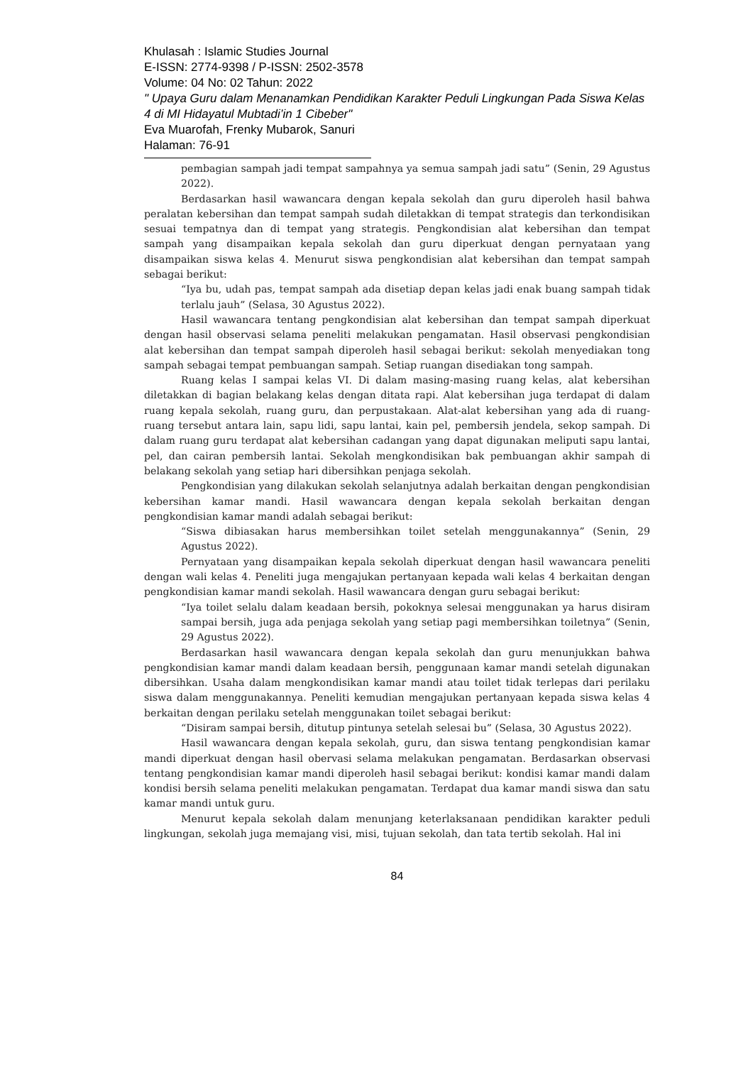Khulasah : Islamic Studies Journal
E-ISSN: 2774-9398 / P-ISSN: 2502-3578
Volume: 04 No: 02 Tahun: 2022
" Upaya Guru dalam Menanamkan Pendidikan Karakter Peduli Lingkungan Pada Siswa Kelas 4 di MI Hidayatul Mubtadi’in 1 Cibeber"
Eva Muarofah, Frenky Mubarok, Sanuri
Halaman: 76-91
pembagian sampah jadi tempat sampahnya ya semua sampah jadi satu” (Senin, 29 Agustus 2022).
Berdasarkan hasil wawancara dengan kepala sekolah dan guru diperoleh hasil bahwa peralatan kebersihan dan tempat sampah sudah diletakkan di tempat strategis dan terkondisikan sesuai tempatnya dan di tempat yang strategis. Pengkondisian alat kebersihan dan tempat sampah yang disampaikan kepala sekolah dan guru diperkuat dengan pernyataan yang disampaikan siswa kelas 4. Menurut siswa pengkondisian alat kebersihan dan tempat sampah sebagai berikut:
“Iya bu, udah pas, tempat sampah ada disetiap depan kelas jadi enak buang sampah tidak terlalu jauh” (Selasa, 30 Agustus 2022).
Hasil wawancara tentang pengkondisian alat kebersihan dan tempat sampah diperkuat dengan hasil observasi selama peneliti melakukan pengamatan. Hasil observasi pengkondisian alat kebersihan dan tempat sampah diperoleh hasil sebagai berikut: sekolah menyediakan tong sampah sebagai tempat pembuangan sampah. Setiap ruangan disediakan tong sampah.
Ruang kelas I sampai kelas VI. Di dalam masing-masing ruang kelas, alat kebersihan diletakkan di bagian belakang kelas dengan ditata rapi. Alat kebersihan juga terdapat di dalam ruang kepala sekolah, ruang guru, dan perpustakaan. Alat-alat kebersihan yang ada di ruang-ruang tersebut antara lain, sapu lidi, sapu lantai, kain pel, pembersih jendela, sekop sampah. Di dalam ruang guru terdapat alat kebersihan cadangan yang dapat digunakan meliputi sapu lantai, pel, dan cairan pembersih lantai. Sekolah mengkondisikan bak pembuangan akhir sampah di belakang sekolah yang setiap hari dibersihkan penjaga sekolah.
Pengkondisian yang dilakukan sekolah selanjutnya adalah berkaitan dengan pengkondisian kebersihan kamar mandi. Hasil wawancara dengan kepala sekolah berkaitan dengan pengkondisian kamar mandi adalah sebagai berikut:
“Siswa dibiasakan harus membersihkan toilet setelah menggunakannya” (Senin, 29 Agustus 2022).
Pernyataan yang disampaikan kepala sekolah diperkuat dengan hasil wawancara peneliti dengan wali kelas 4. Peneliti juga mengajukan pertanyaan kepada wali kelas 4 berkaitan dengan pengkondisian kamar mandi sekolah. Hasil wawancara dengan guru sebagai berikut:
“Iya toilet selalu dalam keadaan bersih, pokoknya selesai menggunakan ya harus disiram sampai bersih, juga ada penjaga sekolah yang setiap pagi membersihkan toiletnya” (Senin, 29 Agustus 2022).
Berdasarkan hasil wawancara dengan kepala sekolah dan guru menunjukkan bahwa pengkondisian kamar mandi dalam keadaan bersih, penggunaan kamar mandi setelah digunakan dibersihkan. Usaha dalam mengkondisikan kamar mandi atau toilet tidak terlepas dari perilaku siswa dalam menggunakannya. Peneliti kemudian mengajukan pertanyaan kepada siswa kelas 4 berkaitan dengan perilaku setelah menggunakan toilet sebagai berikut:
“Disiram sampai bersih, ditutup pintunya setelah selesai bu” (Selasa, 30 Agustus 2022).
Hasil wawancara dengan kepala sekolah, guru, dan siswa tentang pengkondisian kamar mandi diperkuat dengan hasil obervasi selama melakukan pengamatan. Berdasarkan observasi tentang pengkondisian kamar mandi diperoleh hasil sebagai berikut: kondisi kamar mandi dalam kondisi bersih selama peneliti melakukan pengamatan. Terdapat dua kamar mandi siswa dan satu kamar mandi untuk guru.
Menurut kepala sekolah dalam menunjang keterlaksanaan pendidikan karakter peduli lingkungan, sekolah juga memajang visi, misi, tujuan sekolah, dan tata tertib sekolah. Hal ini
84